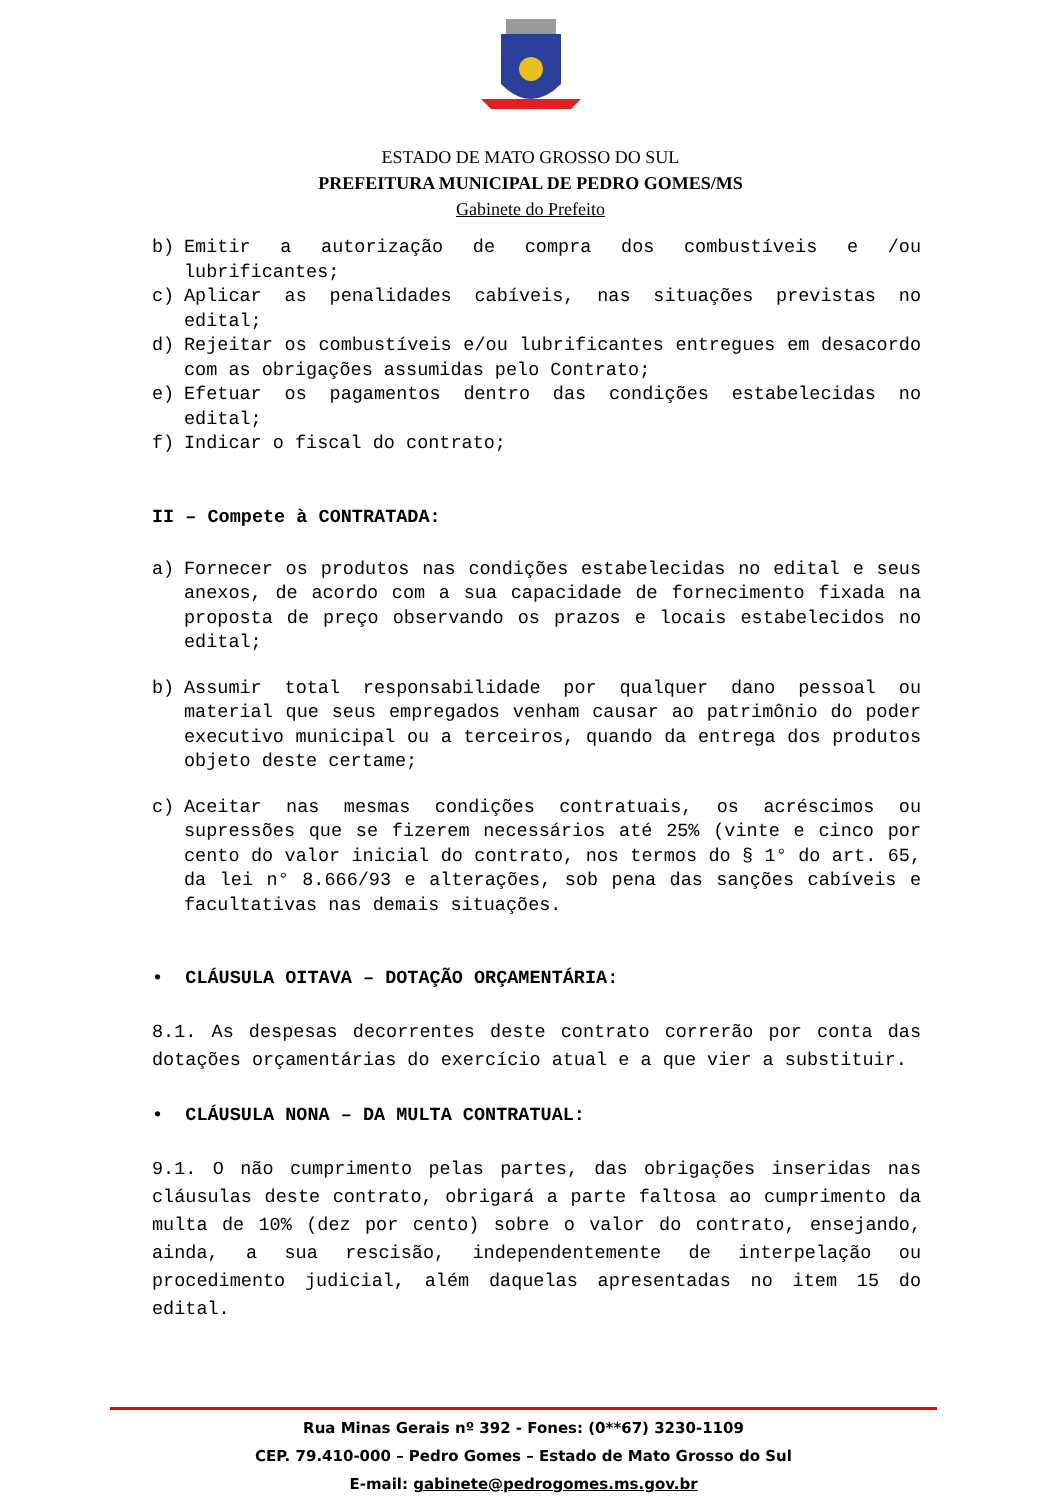ESTADO DE MATO GROSSO DO SUL
PREFEITURA MUNICIPAL DE PEDRO GOMES/MS
Gabinete do Prefeito
b) Emitir a autorização de compra dos combustíveis e /ou lubrificantes;
c) Aplicar as penalidades cabíveis, nas situações previstas no edital;
d) Rejeitar os combustíveis e/ou lubrificantes entregues em desacordo com as obrigações assumidas pelo Contrato;
e) Efetuar os pagamentos dentro das condições estabelecidas no edital;
f) Indicar o fiscal do contrato;
II – Compete à CONTRATADA:
a) Fornecer os produtos nas condições estabelecidas no edital e seus anexos, de acordo com a sua capacidade de fornecimento fixada na proposta de preço observando os prazos e locais estabelecidos no edital;
b) Assumir total responsabilidade por qualquer dano pessoal ou material que seus empregados venham causar ao patrimônio do poder executivo municipal ou a terceiros, quando da entrega dos produtos objeto deste certame;
c) Aceitar nas mesmas condições contratuais, os acréscimos ou supressões que se fizerem necessários até 25% (vinte e cinco por cento do valor inicial do contrato, nos termos do § 1° do art. 65, da lei n° 8.666/93 e alterações, sob pena das sanções cabíveis e facultativas nas demais situações.
• CLÁUSULA OITAVA – DOTAÇÃO ORÇAMENTÁRIA:
8.1. As despesas decorrentes deste contrato correrão por conta das dotações orçamentárias do exercício atual e a que vier a substituir.
• CLÁUSULA NONA – DA MULTA CONTRATUAL:
9.1. O não cumprimento pelas partes, das obrigações inseridas nas cláusulas deste contrato, obrigará a parte faltosa ao cumprimento da multa de 10% (dez por cento) sobre o valor do contrato, ensejando, ainda, a sua rescisão, independentemente de interpelação ou procedimento judicial, além daquelas apresentadas no item 15 do edital.
Rua Minas Gerais nº 392 - Fones: (0**67) 3230-1109
CEP. 79.410-000 – Pedro Gomes – Estado de Mato Grosso do Sul
E-mail: gabinete@pedrogomes.ms.gov.br